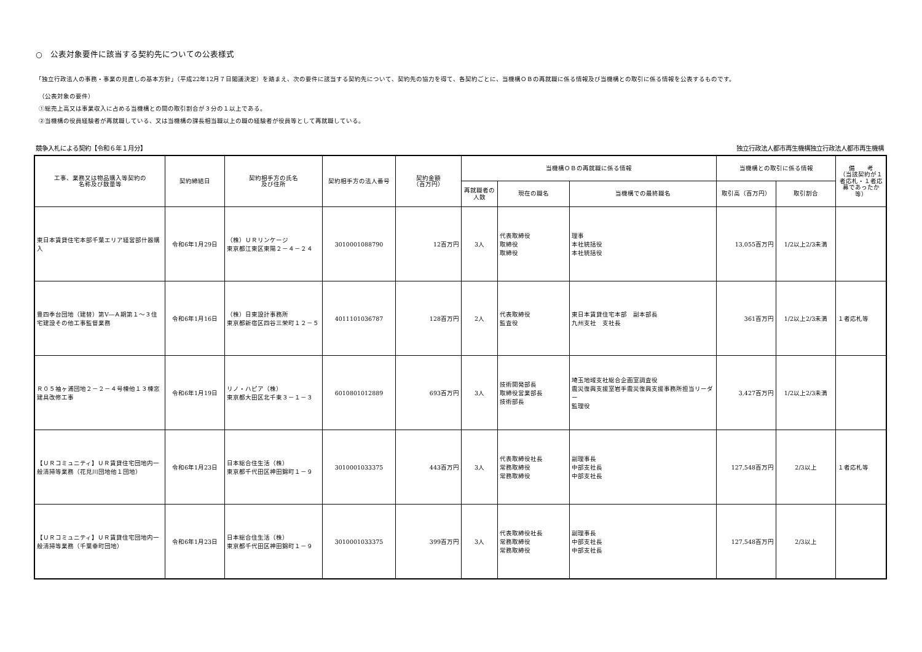○　公表対象要件に該当する契約先についての公表様式
「独立行政法人の事務・事業の見直しの基本方針」（平成22年12月７日閣議決定）を踏まえ、次の要件に該当する契約先について、契約先の協力を得て、各契約ごとに、当機構ＯＢの再就職に係る情報及び当機構との取引に係る情報を公表するものです。
（公表対象の要件）
①総売上高又は事業収入に占める当機構との間の取引割合が３分の１以上である。
②当機構の役員経験者が再就職している、又は当機構の課長相当職以上の職の経験者が役員等として再就職している。
競争入札による契約【令和６年１月分】 独立行政法人都市再生機構独立行政法人都市再生機構
| 工事、業務又は物品購入等契約の 名称及び数量等 | 契約締結日 | 契約相手方の氏名 及び住所 | 契約相手方の法人番号 | 契約金額 （百万円） | 当機構ＯＢの再就職に係る情報 | | | 当機構との取引に係る情報 | | 備 考 （当該契約が１者応札・１者応募であったか等） |
| --- | --- | --- | --- | --- | --- | --- | --- | --- | --- | --- |
| | | | | | 再就職者の人数 | 現在の職名 | 当機構での最終職名 | 取引高（百万円） | 取引割合 | |
| 東日本賃貸住宅本部千葉エリア経営部什器購入 | 令和6年1月29日 | （株）ＵＲリンケージ 東京都江東区東陽２－４－２４ | 3010001088790 | 12百万円 | 3人 | 代表取締役 取締役 取締役 | 理事 本社統括役 本社統括役 | 13,055百万円 | 1/2以上2/3未満 | |
| 豊四季台団地（建替）第Ⅴ―Ａ期第１～３住宅建設その他工事監督業務 | 令和6年1月16日 | （株）日東設計事務所 東京都新宿区四谷三栄町１２－５ | 4011101036787 | 128百万円 | 2人 | 代表取締役 監査役 | 東日本賃貸住宅本部 副本部長 九州支社 支社長 | 361百万円 | 1/2以上2/3未満 | １者応札等 |
| Ｒ０５袖ヶ浦団地２－２－４号棟他１３棟窓建具改修工事 | 令和6年1月19日 | リノ・ハピア（株） 東京都大田区北千束３－１－３ | 6010801012889 | 693百万円 | 3人 | 技術開発部長 取締役営業部長 技術部長 | 埼玉地域支社総合企画室調査役 震災復興支援室岩手震災復興支援事務所担当リーダー 監理役 | 3,427百万円 | 1/2以上2/3未満 | |
| 【ＵＲコミュニティ】ＵＲ賃貸住宅団地内一般清掃等業務（花見川団地他１団地） | 令和6年1月23日 | 日本総合住生活（株） 東京都千代田区神田錦町１－９ | 3010001033375 | 443百万円 | 3人 | 代表取締役社長 常務取締役 常務取締役 | 副理事長 中部支社長 中部支社長 | 127,548百万円 | 2/3以上 | １者応札等 |
| 【ＵＲコミュニティ】ＵＲ賃貸住宅団地内一般清掃等業務（千葉幸町団地） | 令和6年1月23日 | 日本総合住生活（株） 東京都千代田区神田錦町１－９ | 3010001033375 | 399百万円 | 3人 | 代表取締役社長 常務取締役 常務取締役 | 副理事長 中部支社長 中部支社長 | 127,548百万円 | 2/3以上 | |